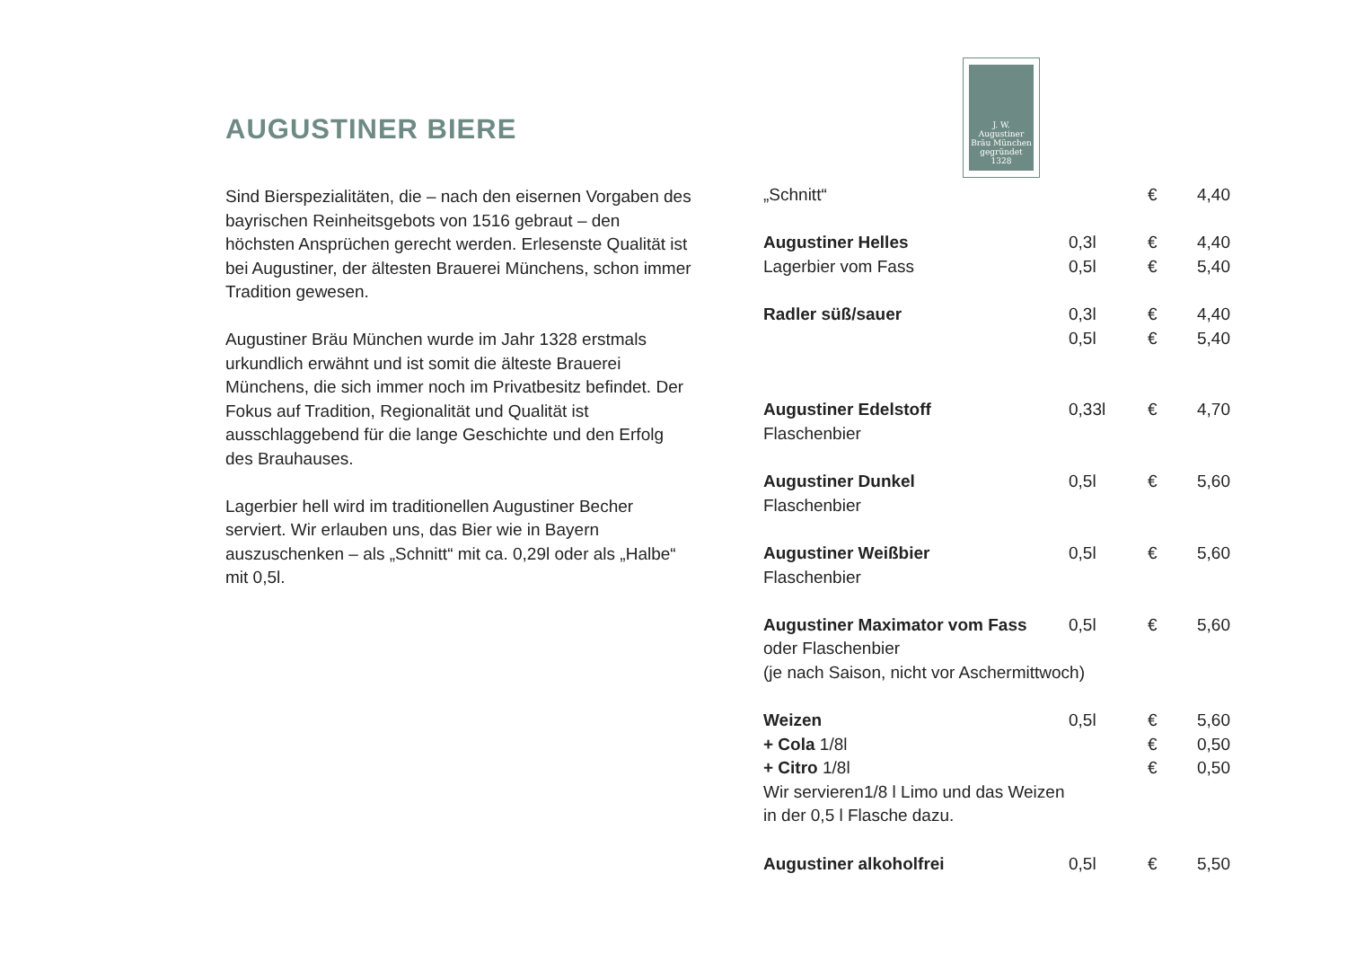AUGUSTINER BIERE
Sind Bierspezialitäten, die – nach den eisernen Vorgaben des bayrischen Reinheitsgebots von 1516 gebraut – den höchsten Ansprüchen gerecht werden. Erlesenste Qualität ist bei Augustiner, der ältesten Brauerei Münchens, schon immer Tradition gewesen.
Augustiner Bräu München wurde im Jahr 1328 erstmals urkundlich erwähnt und ist somit die älteste Brauerei Münchens, die sich immer noch im Privatbesitz befindet. Der Fokus auf Tradition, Regionalität und Qualität ist ausschlaggebend für die lange Geschichte und den Erfolg des Brauhauses.
Lagerbier hell wird im traditionellen Augustiner Becher serviert. Wir erlauben uns, das Bier wie in Bayern auszuschenken – als „Schnitt“ mit ca. 0,29l oder als „Halbe“ mit 0,5l.
J. W.
Augustiner
Bräu München
gegründet 1328
| „Schnitt“ | | € | 4,40 |
| Augustiner Helles | 0,3l | € | 4,40 |
| Lagerbier vom Fass | 0,5l | € | 5,40 |
| Radler süß/sauer | 0,3l | € | 4,40 |
| | 0,5l | € | 5,40 |
| Augustiner Edelstoff | 0,33l | € | 4,70 |
| Flaschenbier | | | |
| Augustiner Dunkel | 0,5l | € | 5,60 |
| Flaschenbier | | | |
| Augustiner Weißbier | 0,5l | € | 5,60 |
| Flaschenbier | | | |
| Augustiner Maximator vom Fass | 0,5l | € | 5,60 |
| oder Flaschenbier | | | |
| (je nach Saison, nicht vor Aschermittwoch) | | | |
| Weizen | 0,5l | € | 5,60 |
| + Cola 1/8l | | € | 0,50 |
| + Citro 1/8l | | € | 0,50 |
| Wir servieren1/8 l Limo und das Weizen | | | |
| in der 0,5 l Flasche dazu. | | | |
| Augustiner alkoholfrei | 0,5l | € | 5,50 |